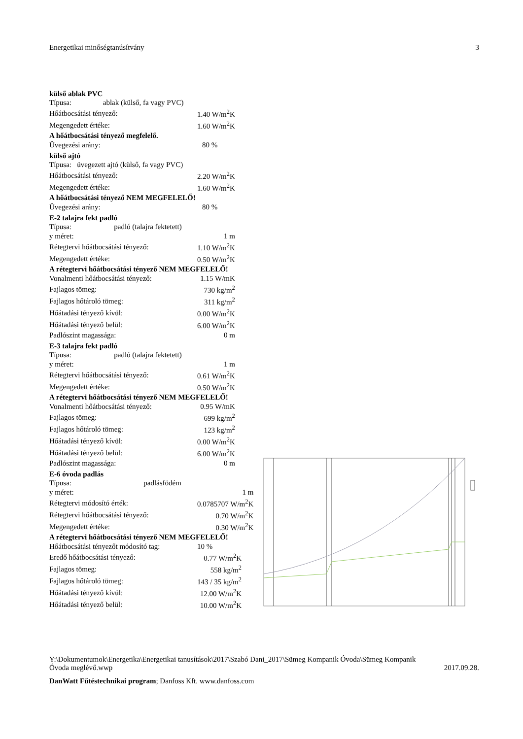Energetikai minőségtanúsítvány 3
külső ablak PVC
| Típusa: ablak (külső, fa vagy PVC) | |
| Hőátbocsátási tényező: | 1.40 W/m<sup>2</sup>K |
| Megengedett értéke: | 1.60 W/m<sup>2</sup>K |
A hőátbocsátási tényező megfelelő.
| Üvegezési arány: | 80 % |
külső ajtó
| Típusa: üvegezett ajtó (külső, fa vagy PVC) | |
| Hőátbocsátási tényező: | 2.20 W/m<sup>2</sup>K |
| Megengedett értéke: | 1.60 W/m<sup>2</sup>K |
A hőátbocsátási tényező NEM MEGFELELŐ!
| Üvegezési arány: | 80 % |
E-2 talajra fekt padló
| Típusa: padló (talajra fektetett) | |
| y méret: | 1 m |
| Rétegtervi hőátbocsátási tényező: | 1.10 W/m<sup>2</sup>K |
| Megengedett értéke: | 0.50 W/m<sup>2</sup>K |
A rétegtervi hőátbocsátási tényező NEM MEGFELELŐ!
| Vonalmenti hőátbocsátási tényező: | 1.15 W/mK |
| Fajlagos tömeg: | 730 kg/m<sup>2</sup> |
| Fajlagos hőtároló tömeg: | 311 kg/m<sup>2</sup> |
| Hőátadási tényező kívül: | 0.00 W/m<sup>2</sup>K |
| Hőátadási tényező belül: | 6.00 W/m<sup>2</sup>K |
| Padlószint magassága: | 0 m |
E-3 talajra fekt padló
| Típusa: padló (talajra fektetett) | |
| y méret: | 1 m |
| Rétegtervi hőátbocsátási tényező: | 0.61 W/m<sup>2</sup>K |
| Megengedett értéke: | 0.50 W/m<sup>2</sup>K |
A rétegtervi hőátbocsátási tényező NEM MEGFELELŐ!
| Vonalmenti hőátbocsátási tényező: | 0.95 W/mK |
| Fajlagos tömeg: | 699 kg/m<sup>2</sup> |
| Fajlagos hőtároló tömeg: | 123 kg/m<sup>2</sup> |
| Hőátadási tényező kívül: | 0.00 W/m<sup>2</sup>K |
| Hőátadási tényező belül: | 6.00 W/m<sup>2</sup>K |
| Padlószint magassága: | 0 m |
E-6 óvoda padlás
| Típusa: padlásfödém | |
| y méret: | 1 m |
| Rétegtervi módosító érték: | 0.0785707 W/m<sup>2</sup>K |
| Rétegtervi hőátbocsátási tényező: | 0.70 W/m<sup>2</sup>K |
| Megengedett értéke: | 0.30 W/m<sup>2</sup>K |
A rétegtervi hőátbocsátási tényező NEM MEGFELELŐ!
| Hőátbocsátási tényezőt módosító tag: | 10 % |
| Eredő hőátbocsátási tényező: | 0.77 W/m<sup>2</sup>K |
| Fajlagos tömeg: | 558 kg/m<sup>2</sup> |
| Fajlagos hőtároló tömeg: | 143 / 35 kg/m<sup>2</sup> |
| Hőátadási tényező kívül: | 12.00 W/m<sup>2</sup>K |
| Hőátadási tényező belül: | 10.00 W/m<sup>2</sup>K |
Y:\Dokumentumok\Energetika\Energetikai tanusítások\2017\Szabó Dani_2017\Sümeg Kompanik Óvoda\Sümeg Kompanik
Óvoda meglévő.wwp 2017.09.28.
DanWatt Fűtéstechnikai program; Danfoss Kft. www.danfoss.com